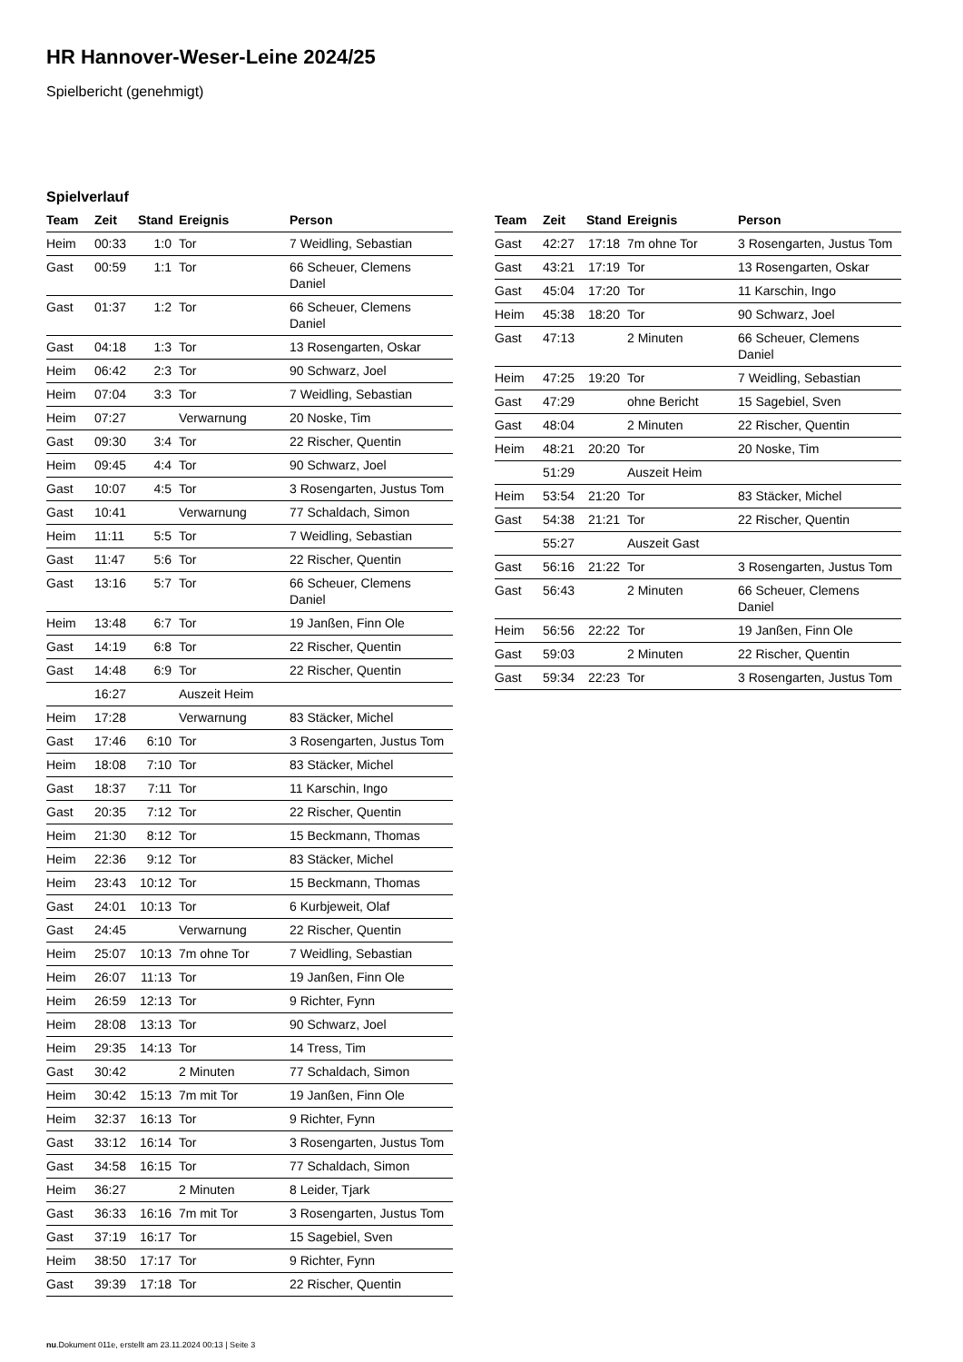HR Hannover-Weser-Leine 2024/25
Spielbericht (genehmigt)
Spielverlauf
| Team | Zeit | Stand | Ereignis | Person |
| --- | --- | --- | --- | --- |
| Heim | 00:33 | 1:0 | Tor | 7 Weidling, Sebastian |
| Gast | 00:59 | 1:1 | Tor | 66 Scheuer, Clemens Daniel |
| Gast | 01:37 | 1:2 | Tor | 66 Scheuer, Clemens Daniel |
| Gast | 04:18 | 1:3 | Tor | 13 Rosengarten, Oskar |
| Heim | 06:42 | 2:3 | Tor | 90 Schwarz, Joel |
| Heim | 07:04 | 3:3 | Tor | 7 Weidling, Sebastian |
| Heim | 07:27 | | Verwarnung | 20 Noske, Tim |
| Gast | 09:30 | 3:4 | Tor | 22 Rischer, Quentin |
| Heim | 09:45 | 4:4 | Tor | 90 Schwarz, Joel |
| Gast | 10:07 | 4:5 | Tor | 3 Rosengarten, Justus Tom |
| Gast | 10:41 | | Verwarnung | 77 Schaldach, Simon |
| Heim | 11:11 | 5:5 | Tor | 7 Weidling, Sebastian |
| Gast | 11:47 | 5:6 | Tor | 22 Rischer, Quentin |
| Gast | 13:16 | 5:7 | Tor | 66 Scheuer, Clemens Daniel |
| Heim | 13:48 | 6:7 | Tor | 19 Janßen, Finn Ole |
| Gast | 14:19 | 6:8 | Tor | 22 Rischer, Quentin |
| Gast | 14:48 | 6:9 | Tor | 22 Rischer, Quentin |
| | 16:27 | | Auszeit Heim | |
| Heim | 17:28 | | Verwarnung | 83 Stäcker, Michel |
| Gast | 17:46 | 6:10 | Tor | 3 Rosengarten, Justus Tom |
| Heim | 18:08 | 7:10 | Tor | 83 Stäcker, Michel |
| Gast | 18:37 | 7:11 | Tor | 11 Karschin, Ingo |
| Gast | 20:35 | 7:12 | Tor | 22 Rischer, Quentin |
| Heim | 21:30 | 8:12 | Tor | 15 Beckmann, Thomas |
| Heim | 22:36 | 9:12 | Tor | 83 Stäcker, Michel |
| Heim | 23:43 | 10:12 | Tor | 15 Beckmann, Thomas |
| Gast | 24:01 | 10:13 | Tor | 6 Kurbjeweit, Olaf |
| Gast | 24:45 | | Verwarnung | 22 Rischer, Quentin |
| Heim | 25:07 | 10:13 | 7m ohne Tor | 7 Weidling, Sebastian |
| Heim | 26:07 | 11:13 | Tor | 19 Janßen, Finn Ole |
| Heim | 26:59 | 12:13 | Tor | 9 Richter, Fynn |
| Heim | 28:08 | 13:13 | Tor | 90 Schwarz, Joel |
| Heim | 29:35 | 14:13 | Tor | 14 Tress, Tim |
| Gast | 30:42 | | 2 Minuten | 77 Schaldach, Simon |
| Heim | 30:42 | 15:13 | 7m mit Tor | 19 Janßen, Finn Ole |
| Heim | 32:37 | 16:13 | Tor | 9 Richter, Fynn |
| Gast | 33:12 | 16:14 | Tor | 3 Rosengarten, Justus Tom |
| Gast | 34:58 | 16:15 | Tor | 77 Schaldach, Simon |
| Heim | 36:27 | | 2 Minuten | 8 Leider, Tjark |
| Gast | 36:33 | 16:16 | 7m mit Tor | 3 Rosengarten, Justus Tom |
| Gast | 37:19 | 16:17 | Tor | 15 Sagebiel, Sven |
| Heim | 38:50 | 17:17 | Tor | 9 Richter, Fynn |
| Gast | 39:39 | 17:18 | Tor | 22 Rischer, Quentin |
| Team | Zeit | Stand | Ereignis | Person |
| --- | --- | --- | --- | --- |
| Gast | 42:27 | 17:18 | 7m ohne Tor | 3 Rosengarten, Justus Tom |
| Gast | 43:21 | 17:19 | Tor | 13 Rosengarten, Oskar |
| Gast | 45:04 | 17:20 | Tor | 11 Karschin, Ingo |
| Heim | 45:38 | 18:20 | Tor | 90 Schwarz, Joel |
| Gast | 47:13 | | 2 Minuten | 66 Scheuer, Clemens Daniel |
| Heim | 47:25 | 19:20 | Tor | 7 Weidling, Sebastian |
| Gast | 47:29 | | ohne Bericht | 15 Sagebiel, Sven |
| Gast | 48:04 | | 2 Minuten | 22 Rischer, Quentin |
| Heim | 48:21 | 20:20 | Tor | 20 Noske, Tim |
| | 51:29 | | Auszeit Heim | |
| Heim | 53:54 | 21:20 | Tor | 83 Stäcker, Michel |
| Gast | 54:38 | 21:21 | Tor | 22 Rischer, Quentin |
| | 55:27 | | Auszeit Gast | |
| Gast | 56:16 | 21:22 | Tor | 3 Rosengarten, Justus Tom |
| Gast | 56:43 | | 2 Minuten | 66 Scheuer, Clemens Daniel |
| Heim | 56:56 | 22:22 | Tor | 19 Janßen, Finn Ole |
| Gast | 59:03 | | 2 Minuten | 22 Rischer, Quentin |
| Gast | 59:34 | 22:23 | Tor | 3 Rosengarten, Justus Tom |
nu.Dokument 011e, erstellt am 23.11.2024 00:13 | Seite 3